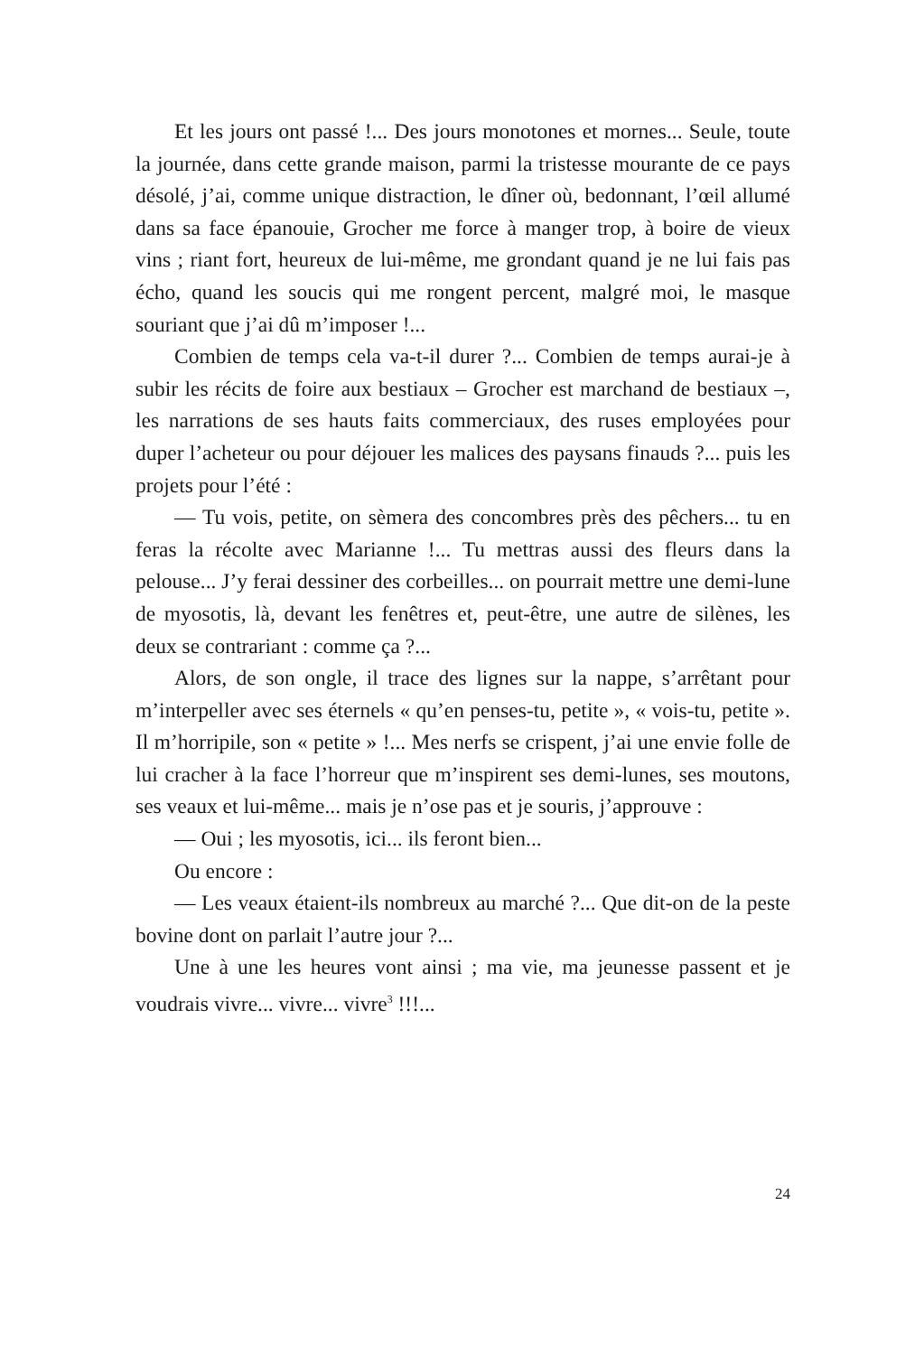Et les jours ont passé !... Des jours monotones et mornes... Seule, toute la journée, dans cette grande maison, parmi la tristesse mourante de ce pays désolé, j’ai, comme unique distraction, le dîner où, bedonnant, l’œil allumé dans sa face épanouie, Grocher me force à manger trop, à boire de vieux vins ; riant fort, heureux de lui-même, me grondant quand je ne lui fais pas écho, quand les soucis qui me rongent percent, malgré moi, le masque souriant que j’ai dû m’imposer !...
Combien de temps cela va-t-il durer ?... Combien de temps aurai-je à subir les récits de foire aux bestiaux – Grocher est marchand de bestiaux –, les narrations de ses hauts faits commerciaux, des ruses employées pour duper l’acheteur ou pour déjouer les malices des paysans finauds ?... puis les projets pour l’été :
— Tu vois, petite, on sèmera des concombres près des pêchers... tu en feras la récolte avec Marianne !... Tu mettras aussi des fleurs dans la pelouse... J’y ferai dessiner des corbeilles... on pourrait mettre une demi-lune de myosotis, là, devant les fenêtres et, peut-être, une autre de silènes, les deux se contrariant : comme ça ?...
Alors, de son ongle, il trace des lignes sur la nappe, s’arrêtant pour m’interpeller avec ses éternels « qu’en penses-tu, petite », « vois-tu, petite ». Il m’horripile, son « petite » !... Mes nerfs se crispent, j’ai une envie folle de lui cracher à la face l’horreur que m’inspirent ses demi-lunes, ses moutons, ses veaux et lui-même... mais je n’ose pas et je souris, j’approuve :
— Oui ; les myosotis, ici... ils feront bien...
Ou encore :
— Les veaux étaient-ils nombreux au marché ?... Que dit-on de la peste bovine dont on parlait l’autre jour ?...
Une à une les heures vont ainsi ; ma vie, ma jeunesse passent et je voudrais vivre... vivre... vivre<sup>3</sup> !!!...
24